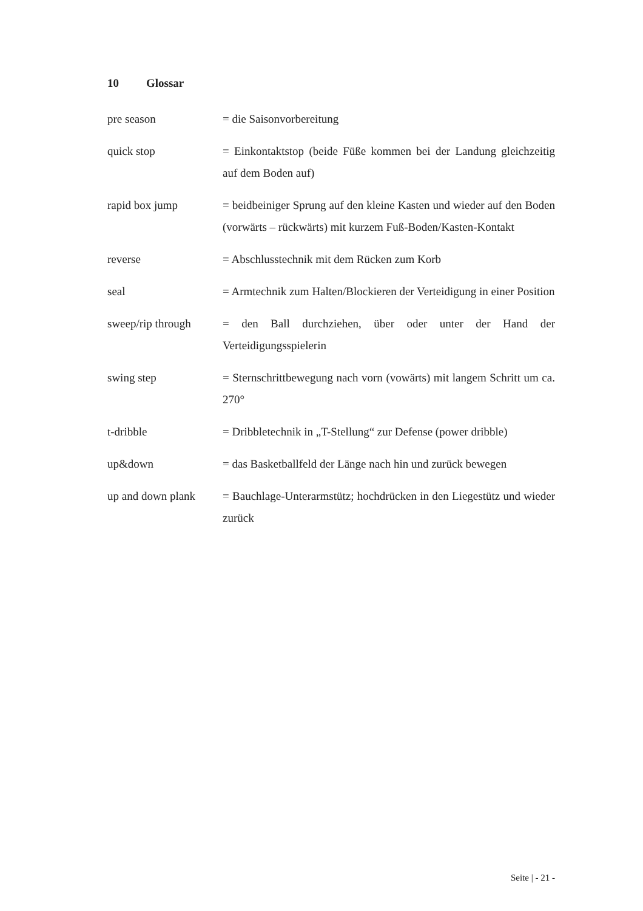10 Glossar
pre season = die Saisonvorbereitung
quick stop = Einkontaktstop (beide Füße kommen bei der Landung gleichzeitig auf dem Boden auf)
rapid box jump = beidbeiniger Sprung auf den kleine Kasten und wieder auf den Boden (vorwärts – rückwärts) mit kurzem Fuß-Boden/Kasten-Kontakt
reverse = Abschlusstechnik mit dem Rücken zum Korb
seal = Armtechnik zum Halten/Blockieren der Verteidigung in einer Position
sweep/rip through
= den Ball durchziehen, über oder unter der Hand der Verteidigungsspielerin
swing step = Sternschrittbewegung nach vorn (vowärts) mit langem Schritt um ca. 270°
t-dribble = Dribbletechnik in „T-Stellung“ zur Defense (power dribble)
up&down = das Basketballfeld der Länge nach hin und zurück bewegen
up and down plank
= Bauchlage-Unterarmstütz; hochdrücken in den Liegestütz und wieder zurück
Seite | - 21 -